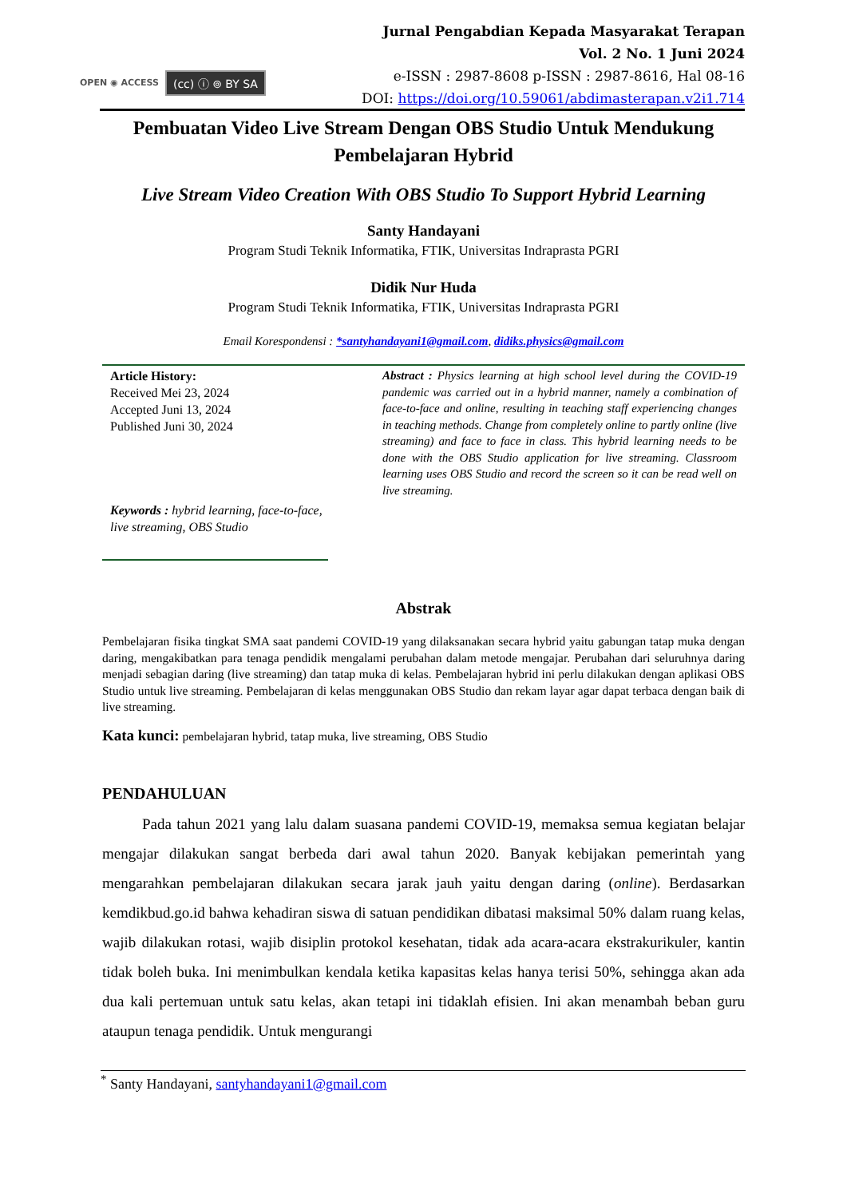OPEN ◉ ACCESS (cc) ⓘ ⊚ BY SA
Jurnal Pengabdian Kepada Masyarakat Terapan
Vol. 2 No. 1 Juni 2024
e-ISSN : 2987-8608 p-ISSN : 2987-8616, Hal 08-16
DOI: https://doi.org/10.59061/abdimasterapan.v2i1.714
Pembuatan Video Live Stream Dengan OBS Studio Untuk Mendukung Pembelajaran Hybrid
Live Stream Video Creation With OBS Studio To Support Hybrid Learning
Santy Handayani
Program Studi Teknik Informatika, FTIK, Universitas Indraprasta PGRI
Didik Nur Huda
Program Studi Teknik Informatika, FTIK, Universitas Indraprasta PGRI
Email Korespondensi : *santyhandayani1@gmail.com, didiks.physics@gmail.com
Article History:
Received Mei 23, 2024
Accepted Juni 13, 2024
Published Juni 30, 2024
Keywords : hybrid learning, face-to-face, live streaming, OBS Studio
Abstract : Physics learning at high school level during the COVID-19 pandemic was carried out in a hybrid manner, namely a combination of face-to-face and online, resulting in teaching staff experiencing changes in teaching methods. Change from completely online to partly online (live streaming) and face to face in class. This hybrid learning needs to be done with the OBS Studio application for live streaming. Classroom learning uses OBS Studio and record the screen so it can be read well on live streaming.
Abstrak
Pembelajaran fisika tingkat SMA saat pandemi COVID-19 yang dilaksanakan secara hybrid yaitu gabungan tatap muka dengan daring, mengakibatkan para tenaga pendidik mengalami perubahan dalam metode mengajar. Perubahan dari seluruhnya daring menjadi sebagian daring (live streaming) dan tatap muka di kelas. Pembelajaran hybrid ini perlu dilakukan dengan aplikasi OBS Studio untuk live streaming. Pembelajaran di kelas menggunakan OBS Studio dan rekam layar agar dapat terbaca dengan baik di live streaming.
Kata kunci: pembelajaran hybrid, tatap muka, live streaming, OBS Studio
PENDAHULUAN
Pada tahun 2021 yang lalu dalam suasana pandemi COVID-19, memaksa semua kegiatan belajar mengajar dilakukan sangat berbeda dari awal tahun 2020. Banyak kebijakan pemerintah yang mengarahkan pembelajaran dilakukan secara jarak jauh yaitu dengan daring (online). Berdasarkan kemdikbud.go.id bahwa kehadiran siswa di satuan pendidikan dibatasi maksimal 50% dalam ruang kelas, wajib dilakukan rotasi, wajib disiplin protokol kesehatan, tidak ada acara-acara ekstrakurikuler, kantin tidak boleh buka. Ini menimbulkan kendala ketika kapasitas kelas hanya terisi 50%, sehingga akan ada dua kali pertemuan untuk satu kelas, akan tetapi ini tidaklah efisien. Ini akan menambah beban guru ataupun tenaga pendidik. Untuk mengurangi
<sup>*</sup> Santy Handayani, santyhandayani1@gmail.com